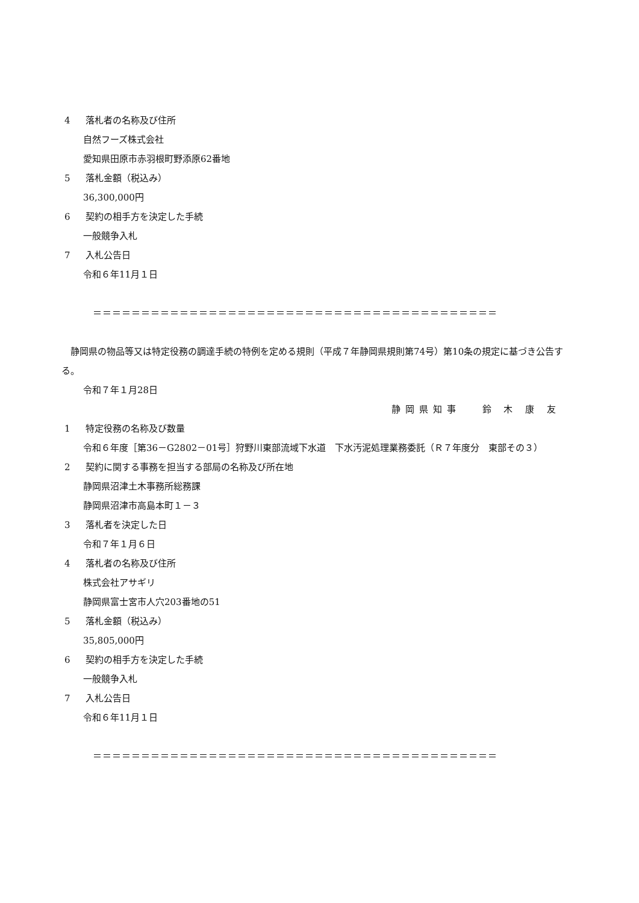4 落札者の名称及び住所
自然フーズ株式会社
愛知県田原市赤羽根町野添原62番地
5 落札金額（税込み）
36,300,000円
6 契約の相手方を決定した手続
一般競争入札
7 入札公告日
令和６年11月１日
＝＝＝＝＝＝＝＝＝＝＝＝＝＝＝＝＝＝＝＝＝＝＝＝＝＝＝＝＝＝＝＝＝＝＝＝＝＝＝＝＝＝
静岡県の物品等又は特定役務の調達手続の特例を定める規則（平成７年静岡県規則第74号）第10条の規定に基づき公告する。
令和７年１月28日
静岡県知事　 鈴 木 康 友
1 特定役務の名称及び数量
令和６年度［第36－G2802－01号］狩野川東部流域下水道　下水汚泥処理業務委託（Ｒ７年度分　東部その３）
2 契約に関する事務を担当する部局の名称及び所在地
静岡県沼津土木事務所総務課
静岡県沼津市高島本町１－３
3 落札者を決定した日
令和７年１月６日
4 落札者の名称及び住所
株式会社アサギリ
静岡県富士宮市人穴203番地の51
5 落札金額（税込み）
35,805,000円
6 契約の相手方を決定した手続
一般競争入札
7 入札公告日
令和６年11月１日
＝＝＝＝＝＝＝＝＝＝＝＝＝＝＝＝＝＝＝＝＝＝＝＝＝＝＝＝＝＝＝＝＝＝＝＝＝＝＝＝＝＝